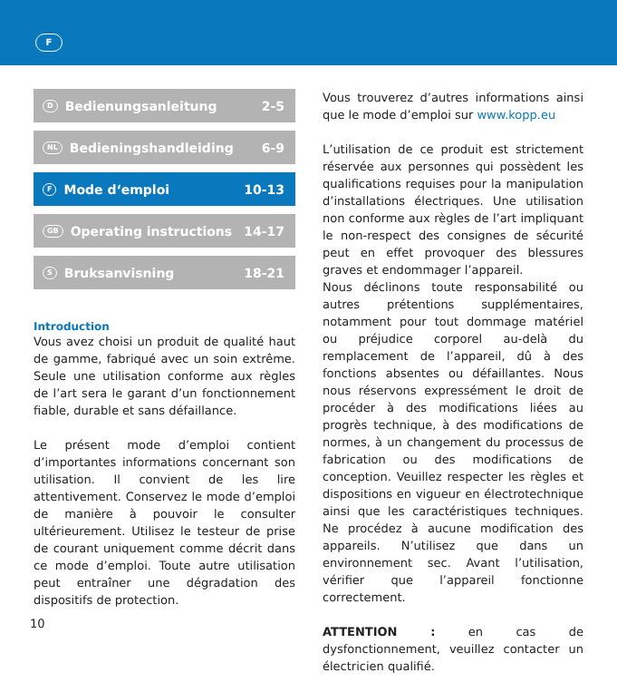F
D Bedienungsanleitung 2-5
NL Bedieningshandleiding 6-9
F Mode d‘emploi 10-13
GB Operating instructions 14-17
S Bruksanvisning 18-21
Introduction
Vous avez choisi un produit de qualité haut de gamme, fabriqué avec un soin extrême. Seule une utilisation conforme aux règles de l’art sera le garant d’un fonctionnement fiable, durable et sans défaillance.
Le présent mode d’emploi contient d’importantes informations concernant son utilisation. Il convient de les lire attentivement. Conservez le mode d’emploi de manière à pouvoir le consulter ultérieurement. Utilisez le testeur de prise de courant uniquement comme décrit dans ce mode d’emploi. Toute autre utilisation peut entraîner une dégradation des dispositifs de protection.
Vous trouverez d’autres informations ainsi que le mode d’emploi sur www.kopp.eu
L’utilisation de ce produit est strictement réservée aux personnes qui possèdent les qualifications requises pour la manipulation d’installations électriques. Une utilisation non conforme aux règles de l’art impliquant le non-respect des consignes de sécurité peut en effet provoquer des blessures graves et endommager l’appareil.
Nous déclinons toute responsabilité ou autres prétentions supplémentaires, notamment pour tout dommage matériel ou préjudice corporel au-delà du remplacement de l’appareil, dû à des fonctions absentes ou défaillantes. Nous nous réservons expressément le droit de procéder à des modifications liées au progrès technique, à des modifications de normes, à un changement du processus de fabrication ou des modifications de conception. Veuillez respecter les règles et dispositions en vigueur en électrotechnique ainsi que les caractéristiques techniques. Ne procédez à aucune modification des appareils. N’utilisez que dans un environnement sec. Avant l’utilisation, vérifier que l’appareil fonctionne correctement.
ATTENTION : en cas de dysfonctionnement, veuillez contacter un électricien qualifié.
10